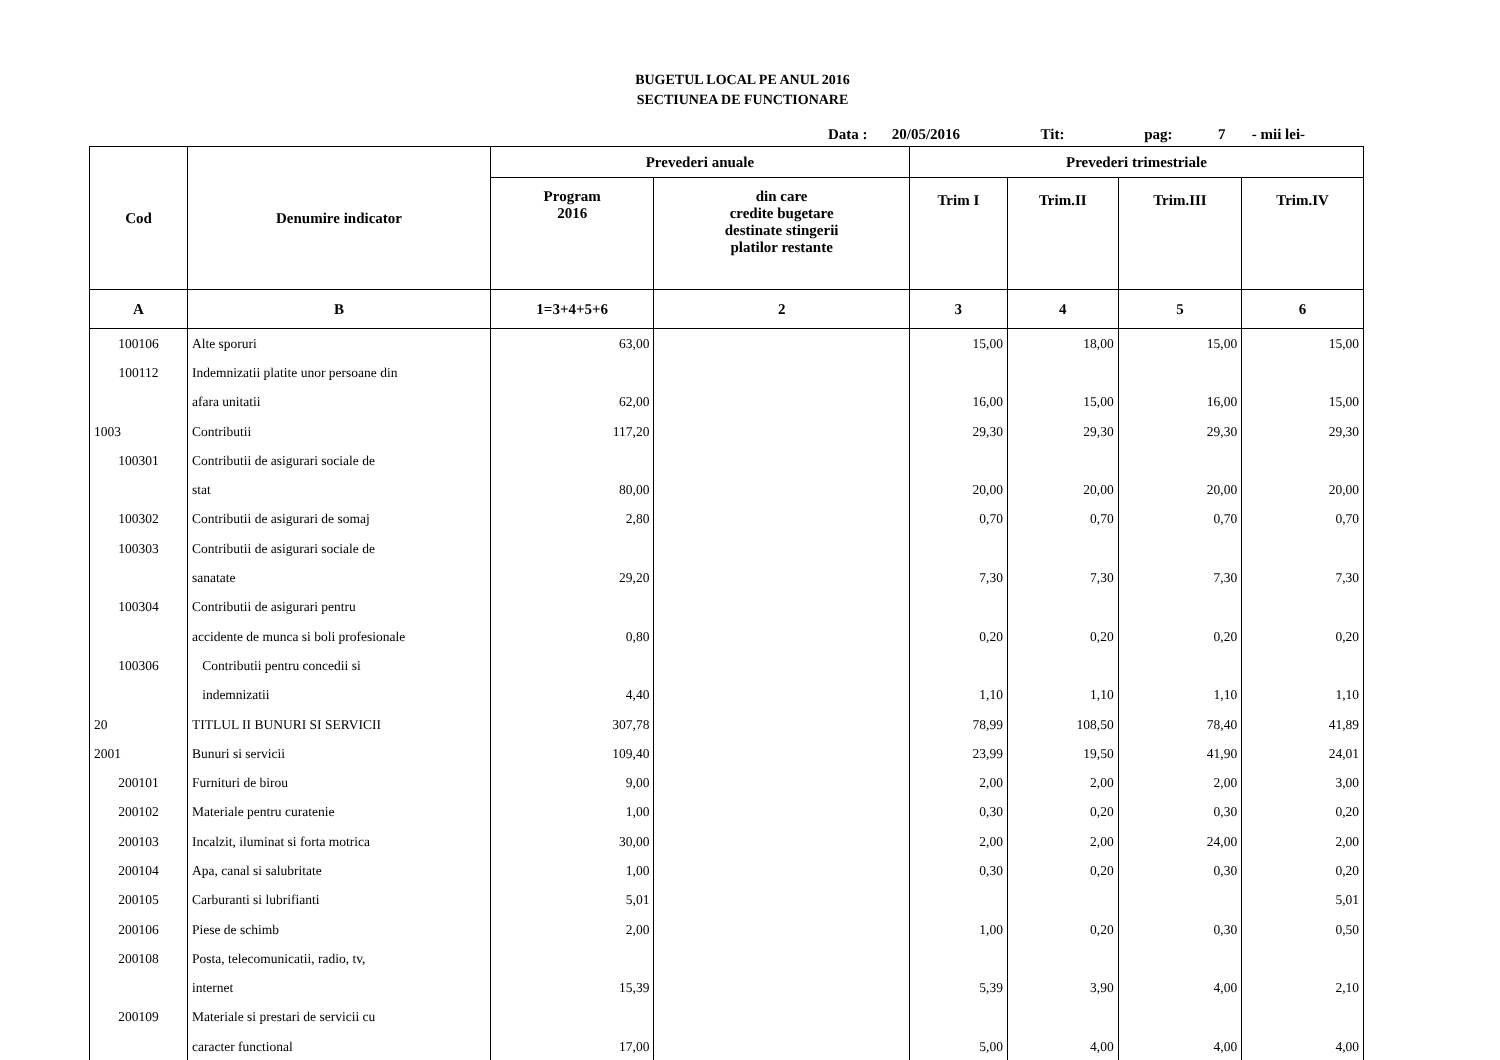BUGETUL LOCAL PE ANUL 2016
SECTIUNEA DE FUNCTIONARE
Data : 20/05/2016 Tit: pag: 7 - mii lei-
| Cod | Denumire indicator | Prevederi anuale | | Prevederi trimestriale | | | |
| --- | --- | --- | --- | --- | --- | --- | --- |
| | | Program 2016 | din care credite bugetare destinate stingerii platilor restante | Trim I | Trim.II | Trim.III | Trim.IV |
| A | B | 1=3+4+5+6 | 2 | 3 | 4 | 5 | 6 |
| 100106 | Alte sporuri | 63,00 | | 15,00 | 18,00 | 15,00 | 15,00 |
| 100112 | Indemnizatii platite unor persoane din | | | | | | |
| | afara unitatii | 62,00 | | 16,00 | 15,00 | 16,00 | 15,00 |
| 1003 | Contributii | 117,20 | | 29,30 | 29,30 | 29,30 | 29,30 |
| 100301 | Contributii de asigurari sociale de | | | | | | |
| | stat | 80,00 | | 20,00 | 20,00 | 20,00 | 20,00 |
| 100302 | Contributii de asigurari de somaj | 2,80 | | 0,70 | 0,70 | 0,70 | 0,70 |
| 100303 | Contributii de asigurari sociale de | | | | | | |
| | sanatate | 29,20 | | 7,30 | 7,30 | 7,30 | 7,30 |
| 100304 | Contributii de asigurari pentru | | | | | | |
| | accidente de munca si boli profesionale | 0,80 | | 0,20 | 0,20 | 0,20 | 0,20 |
| 100306 | Contributii pentru concedii si | | | | | | |
| | indemnizatii | 4,40 | | 1,10 | 1,10 | 1,10 | 1,10 |
| 20 | TITLUL II BUNURI SI SERVICII | 307,78 | | 78,99 | 108,50 | 78,40 | 41,89 |
| 2001 | Bunuri si servicii | 109,40 | | 23,99 | 19,50 | 41,90 | 24,01 |
| 200101 | Furnituri de birou | 9,00 | | 2,00 | 2,00 | 2,00 | 3,00 |
| 200102 | Materiale pentru curatenie | 1,00 | | 0,30 | 0,20 | 0,30 | 0,20 |
| 200103 | Incalzit, iluminat si forta motrica | 30,00 | | 2,00 | 2,00 | 24,00 | 2,00 |
| 200104 | Apa, canal si salubritate | 1,00 | | 0,30 | 0,20 | 0,30 | 0,20 |
| 200105 | Carburanti si lubrifianti | 5,01 | | | | | 5,01 |
| 200106 | Piese de schimb | 2,00 | | 1,00 | 0,20 | 0,30 | 0,50 |
| 200108 | Posta, telecomunicatii, radio, tv, | | | | | | |
| | internet | 15,39 | | 5,39 | 3,90 | 4,00 | 2,10 |
| 200109 | Materiale si prestari de servicii cu | | | | | | |
| | caracter functional | 17,00 | | 5,00 | 4,00 | 4,00 | 4,00 |